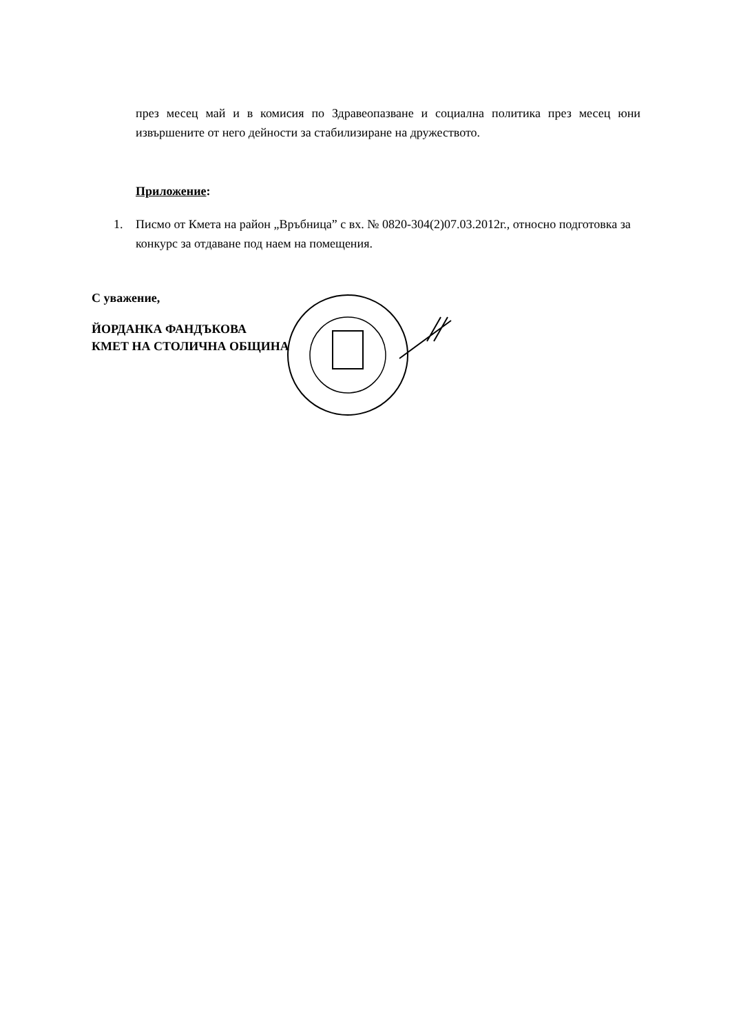през месец май и в комисия по Здравеопазване и социална политика през месец юни извършените от него дейности за стабилизиране на дружеството.
Приложение:
1. Писмо от Кмета на район „Връбница” с вх. № 0820-304(2)07.03.2012г., относно подготовка за конкурс за отдаване под наем на помещения.
С уважение,
ЙОРДАНКА ФАНДЪКОВА
КМЕТ НА СТОЛИЧНА ОБЩИНА